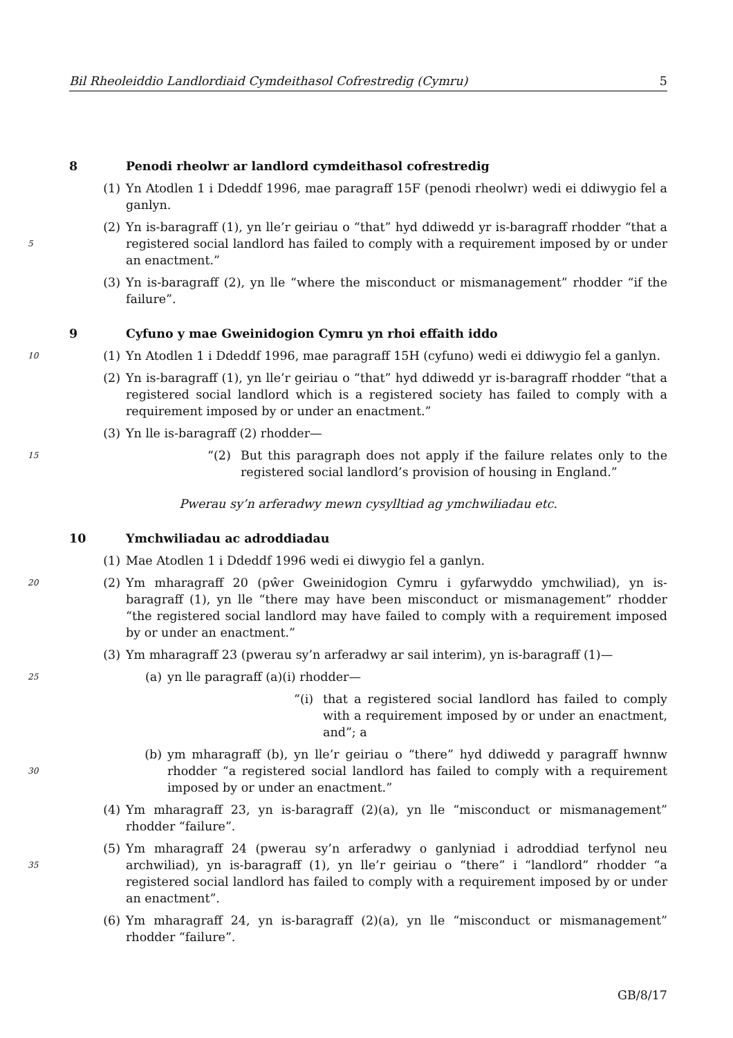Bil Rheoleiddio Landlordiaid Cymdeithasol Cofrestredig (Cymru) 5
8 Penodi rheolwr ar landlord cymdeithasol cofrestredig
(1) Yn Atodlen 1 i Ddeddf 1996, mae paragraff 15F (penodi rheolwr) wedi ei ddiwygio fel a ganlyn.
5
(2) Yn is-baragraff (1), yn lle’r geiriau o “that” hyd ddiwedd yr is-baragraff rhodder “that a registered social landlord has failed to comply with a requirement imposed by or under an enactment.”
(3) Yn is-baragraff (2), yn lle “where the misconduct or mismanagement” rhodder “if the failure”.
9 Cyfuno y mae Gweinidogion Cymru yn rhoi effaith iddo
10
(1) Yn Atodlen 1 i Ddeddf 1996, mae paragraff 15H (cyfuno) wedi ei ddiwygio fel a ganlyn.
(2) Yn is-baragraff (1), yn lle’r geiriau o “that” hyd ddiwedd yr is-baragraff rhodder “that a registered social landlord which is a registered society has failed to comply with a requirement imposed by or under an enactment.”
(3) Yn lle is-baragraff (2) rhodder—
15 “(2) But this paragraph does not apply if the failure relates only to the registered social landlord’s provision of housing in England.”
Pwerau sy’n arferadwy mewn cysylltiad ag ymchwiliadau etc.
10 Ymchwiliadau ac adroddiadau
(1) Mae Atodlen 1 i Ddeddf 1996 wedi ei diwygio fel a ganlyn.
20
(2) Ym mharagraff 20 (pŵer Gweinidogion Cymru i gyfarwyddo ymchwiliad), yn is-baragraff (1), yn lle “there may have been misconduct or mismanagement” rhodder “the registered social landlord may have failed to comply with a requirement imposed by or under an enactment.”
(3) Ym mharagraff 23 (pwerau sy’n arferadwy ar sail interim), yn is-baragraff (1)—
25
(a) yn lle paragraff (a)(i) rhodder—
“(i) that a registered social landlord has failed to comply with a requirement imposed by or under an enactment, and”; a
30
(b) ym mharagraff (b), yn lle’r geiriau o “there” hyd ddiwedd y paragraff hwnnw rhodder “a registered social landlord has failed to comply with a requirement imposed by or under an enactment.”
(4) Ym mharagraff 23, yn is-baragraff (2)(a), yn lle “misconduct or mismanagement” rhodder “failure”.
35
(5) Ym mharagraff 24 (pwerau sy’n arferadwy o ganlyniad i adroddiad terfynol neu archwiliad), yn is-baragraff (1), yn lle’r geiriau o “there” i “landlord” rhodder “a registered social landlord has failed to comply with a requirement imposed by or under an enactment”.
(6) Ym mharagraff 24, yn is-baragraff (2)(a), yn lle “misconduct or mismanagement” rhodder “failure”.
GB/8/17